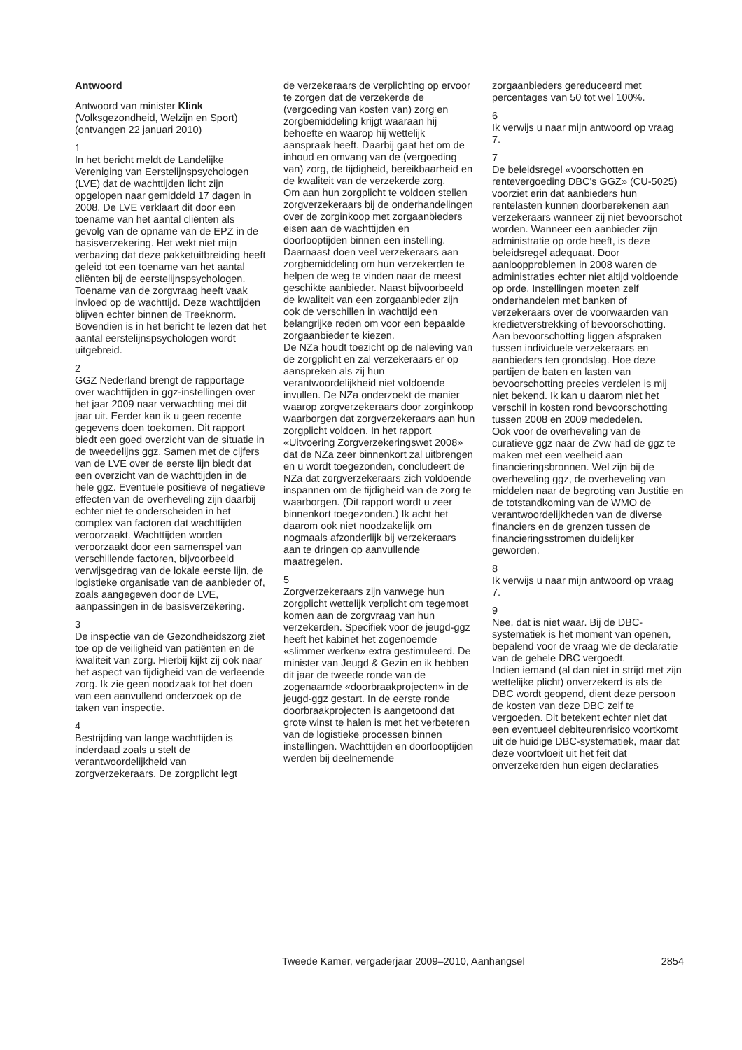Antwoord
Antwoord van minister Klink (Volksgezondheid, Welzijn en Sport) (ontvangen 22 januari 2010)
1
In het bericht meldt de Landelijke Vereniging van Eerstelijnspsychologen (LVE) dat de wachttijden licht zijn opgelopen naar gemiddeld 17 dagen in 2008. De LVE verklaart dit door een toename van het aantal cliënten als gevolg van de opname van de EPZ in de basisverzekering. Het wekt niet mijn verbazing dat deze pakketuitbreiding heeft geleid tot een toename van het aantal cliënten bij de eerstelijnspsychologen. Toename van de zorgvraag heeft vaak invloed op de wachttijd. Deze wachttijden blijven echter binnen de Treeknorm. Bovendien is in het bericht te lezen dat het aantal eerstelijnspsychologen wordt uitgebreid.
2
GGZ Nederland brengt de rapportage over wachttijden in ggz-instellingen over het jaar 2009 naar verwachting mei dit jaar uit. Eerder kan ik u geen recente gegevens doen toekomen. Dit rapport biedt een goed overzicht van de situatie in de tweedelijns ggz. Samen met de cijfers van de LVE over de eerste lijn biedt dat een overzicht van de wachttijden in de hele ggz. Eventuele positieve of negatieve effecten van de overheveling zijn daarbij echter niet te onderscheiden in het complex van factoren dat wachttijden veroorzaakt. Wachttijden worden veroorzaakt door een samenspel van verschillende factoren, bijvoorbeeld verwijsgedrag van de lokale eerste lijn, de logistieke organisatie van de aanbieder of, zoals aangegeven door de LVE, aanpassingen in de basisverzekering.
3
De inspectie van de Gezondheidszorg ziet toe op de veiligheid van patiënten en de kwaliteit van zorg. Hierbij kijkt zij ook naar het aspect van tijdigheid van de verleende zorg. Ik zie geen noodzaak tot het doen van een aanvullend onderzoek op de taken van inspectie.
4
Bestrijding van lange wachttijden is inderdaad zoals u stelt de verantwoordelijkheid van zorgverzekeraars. De zorgplicht legt
de verzekeraars de verplichting op ervoor te zorgen dat de verzekerde de (vergoeding van kosten van) zorg en zorgbemiddeling krijgt waaraan hij behoefte en waarop hij wettelijk aanspraak heeft. Daarbij gaat het om de inhoud en omvang van de (vergoeding van) zorg, de tijdigheid, bereikbaarheid en de kwaliteit van de verzekerde zorg.
Om aan hun zorgplicht te voldoen stellen zorgverzekeraars bij de onderhandelingen over de zorginkoop met zorgaanbieders eisen aan de wachttijden en doorlooptijden binnen een instelling. Daarnaast doen veel verzekeraars aan zorgbemiddeling om hun verzekerden te helpen de weg te vinden naar de meest geschikte aanbieder. Naast bijvoorbeeld de kwaliteit van een zorgaanbieder zijn ook de verschillen in wachttijd een belangrijke reden om voor een bepaalde zorgaanbieder te kiezen.
De NZa houdt toezicht op de naleving van de zorgplicht en zal verzekeraars er op aanspreken als zij hun verantwoordelijkheid niet voldoende invullen. De NZa onderzoekt de manier waarop zorgverzekeraars door zorginkoop waarborgen dat zorgverzekeraars aan hun zorgplicht voldoen. In het rapport «Uitvoering Zorgverzekeringswet 2008» dat de NZa zeer binnenkort zal uitbrengen en u wordt toegezonden, concludeert de NZa dat zorgverzekeraars zich voldoende inspannen om de tijdigheid van de zorg te waarborgen. (Dit rapport wordt u zeer binnenkort toegezonden.) Ik acht het daarom ook niet noodzakelijk om nogmaals afzonderlijk bij verzekeraars aan te dringen op aanvullende maatregelen.
5
Zorgverzekeraars zijn vanwege hun zorgplicht wettelijk verplicht om tegemoet komen aan de zorgvraag van hun verzekerden. Specifiek voor de jeugd-ggz heeft het kabinet het zogenoemde «slimmer werken» extra gestimuleerd. De minister van Jeugd & Gezin en ik hebben dit jaar de tweede ronde van de zogenaamde «doorbraakprojecten» in de jeugd-ggz gestart. In de eerste ronde doorbraakprojecten is aangetoond dat grote winst te halen is met het verbeteren van de logistieke processen binnen instellingen. Wachttijden en doorlooptijden werden bij deelnemende
zorgaanbieders gereduceerd met percentages van 50 tot wel 100%.
6
Ik verwijs u naar mijn antwoord op vraag 7.
7
De beleidsregel «voorschotten en rentevergoeding DBC's GGZ» (CU-5025) voorziet erin dat aanbieders hun rentelasten kunnen doorberekenen aan verzekeraars wanneer zij niet bevoorschot worden. Wanneer een aanbieder zijn administratie op orde heeft, is deze beleidsregel adequaat. Door aanloopproblemen in 2008 waren de administraties echter niet altijd voldoende op orde. Instellingen moeten zelf onderhandelen met banken of verzekeraars over de voorwaarden van kredietverstrekking of bevoorschotting. Aan bevoorschotting liggen afspraken tussen individuele verzekeraars en aanbieders ten grondslag. Hoe deze partijen de baten en lasten van bevoorschotting precies verdelen is mij niet bekend. Ik kan u daarom niet het verschil in kosten rond bevoorschotting tussen 2008 en 2009 mededelen.
Ook voor de overheveling van de curatieve ggz naar de Zvw had de ggz te maken met een veelheid aan financieringsbronnen. Wel zijn bij de overheveling ggz, de overheveling van middelen naar de begroting van Justitie en de totstandkoming van de WMO de verantwoordelijkheden van de diverse financiers en de grenzen tussen de financieringsstromen duidelijker geworden.
8
Ik verwijs u naar mijn antwoord op vraag 7.
9
Nee, dat is niet waar. Bij de DBC-systematiek is het moment van openen, bepalend voor de vraag wie de declaratie van de gehele DBC vergoedt.
Indien iemand (al dan niet in strijd met zijn wettelijke plicht) onverzekerd is als de DBC wordt geopend, dient deze persoon de kosten van deze DBC zelf te vergoeden. Dit betekent echter niet dat een eventueel debiteurenrisico voortkomt uit de huidige DBC-systematiek, maar dat deze voortvloeit uit het feit dat onverzekerden hun eigen declaraties
Tweede Kamer, vergaderjaar 2009–2010, Aanhangsel 2854